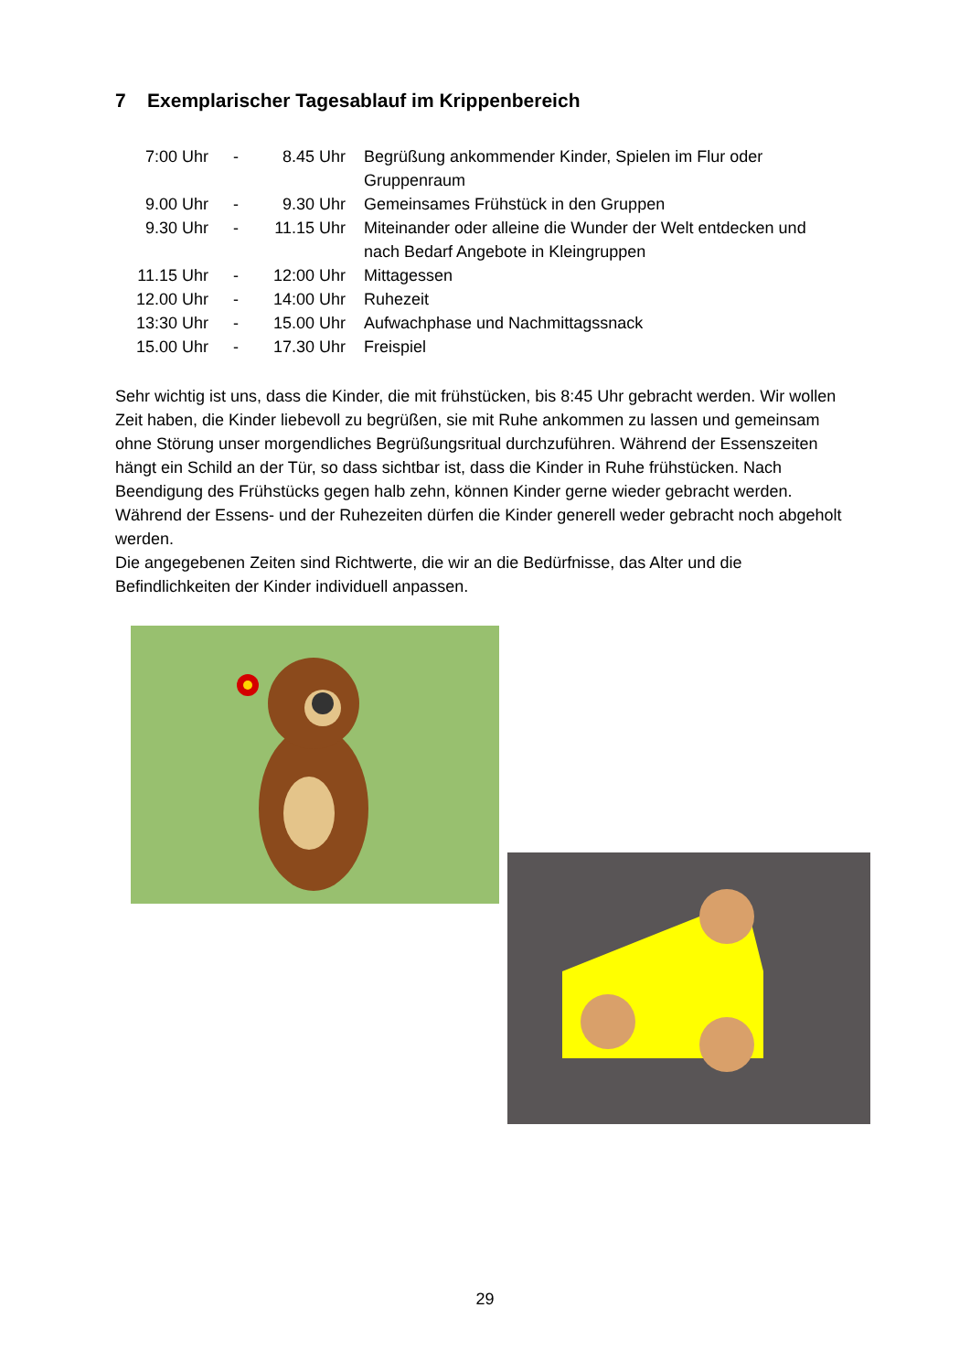7 Exemplarischer Tagesablauf im Krippenbereich
| 7:00 Uhr | - | 8.45 Uhr | Begrüßung ankommender Kinder, Spielen im Flur oder Gruppenraum |
| 9.00 Uhr | - | 9.30 Uhr | Gemeinsames Frühstück in den Gruppen |
| 9.30 Uhr | - | 11.15 Uhr | Miteinander oder alleine die Wunder der Welt entdecken und nach Bedarf Angebote in Kleingruppen |
| 11.15 Uhr | - | 12:00 Uhr | Mittagessen |
| 12.00 Uhr | - | 14:00 Uhr | Ruhezeit |
| 13:30 Uhr | - | 15.00 Uhr | Aufwachphase und Nachmittagssnack |
| 15.00 Uhr | - | 17.30 Uhr | Freispiel |
Sehr wichtig ist uns, dass die Kinder, die mit frühstücken, bis 8:45 Uhr gebracht werden. Wir wollen Zeit haben, die Kinder liebevoll zu begrüßen, sie mit Ruhe ankommen zu lassen und gemeinsam ohne Störung unser morgendliches Begrüßungsritual durchzuführen. Während der Essenszeiten hängt ein Schild an der Tür, so dass sichtbar ist, dass die Kinder in Ruhe frühstücken. Nach Beendigung des Frühstücks gegen halb zehn, können Kinder gerne wieder gebracht werden. Während der Essens- und der Ruhezeiten dürfen die Kinder generell weder gebracht noch abgeholt werden.
Die angegebenen Zeiten sind Richtwerte, die wir an die Bedürfnisse, das Alter und die Befindlichkeiten der Kinder individuell anpassen.
29